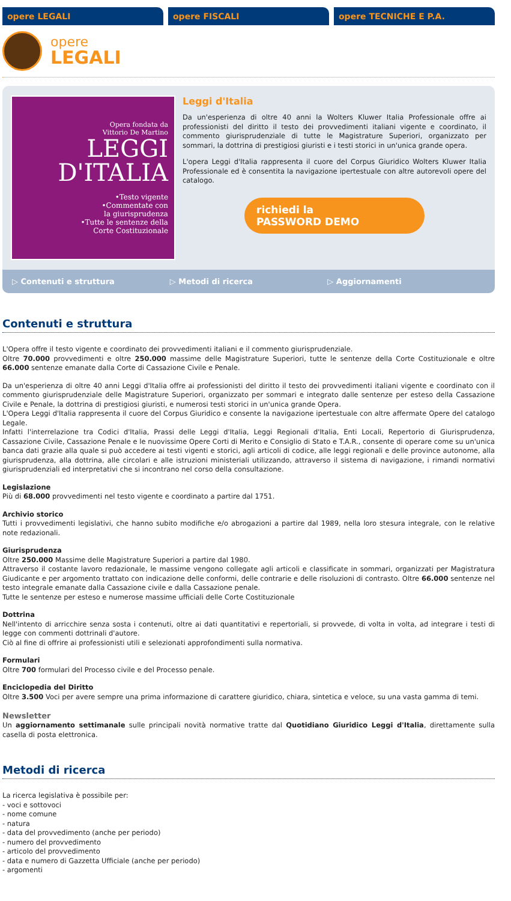opere LEGALI opere FISCALI opere TECNICHE E P.A.
opere
LEGALI
Opera fondata da
Vittorio De Martino
LEGGI
D'ITALIA
•Testo vigente
•Commentate con
la giurisprudenza
•Tutte le sentenze della
Corte Costituzionale
Leggi d'Italia
Da un'esperienza di oltre 40 anni la Wolters Kluwer Italia Professionale offre ai professionisti del diritto il testo dei provvedimenti italiani vigente e coordinato, il commento giurisprudenziale di tutte le Magistrature Superiori, organizzato per sommari, la dottrina di prestigiosi giuristi e i testi storici in un'unica grande opera.
L'opera Leggi d'Italia rappresenta il cuore del Corpus Giuridico Wolters Kluwer Italia Professionale ed è consentita la navigazione ipertestuale con altre autorevoli opere del catalogo.
richiedi la
PASSWORD DEMO
▷ Contenuti e struttura ▷ Metodi di ricerca ▷ Aggiornamenti
Contenuti e struttura
L'Opera offre il testo vigente e coordinato dei provvedimenti italiani e il commento giurisprudenziale.
Oltre 70.000 provvedimenti e oltre 250.000 massime delle Magistrature Superiori, tutte le sentenze della Corte Costituzionale e oltre 66.000 sentenze emanate dalla Corte di Cassazione Civile e Penale.
Da un'esperienza di oltre 40 anni Leggi d'Italia offre ai professionisti del diritto il testo dei provvedimenti italiani vigente e coordinato con il commento giurisprudenziale delle Magistrature Superiori, organizzato per sommari e integrato dalle sentenze per esteso della Cassazione Civile e Penale, la dottrina di prestigiosi giuristi, e numerosi testi storici in un'unica grande Opera.
L'Opera Leggi d'Italia rappresenta il cuore del Corpus Giuridico e consente la navigazione ipertestuale con altre affermate Opere del catalogo Legale.
Infatti l'interrelazione tra Codici d'Italia, Prassi delle Leggi d'Italia, Leggi Regionali d'Italia, Enti Locali, Repertorio di Giurisprudenza, Cassazione Civile, Cassazione Penale e le nuovissime Opere Corti di Merito e Consiglio di Stato e T.A.R., consente di operare come su un'unica banca dati grazie alla quale si può accedere ai testi vigenti e storici, agli articoli di codice, alle leggi regionali e delle province autonome, alla giurisprudenza, alla dottrina, alle circolari e alle istruzioni ministeriali utilizzando, attraverso il sistema di navigazione, i rimandi normativi giurisprudenziali ed interpretativi che si incontrano nel corso della consultazione.
Legislazione
Più di 68.000 provvedimenti nel testo vigente e coordinato a partire dal 1751.
Archivio storico
Tutti i provvedimenti legislativi, che hanno subito modifiche e/o abrogazioni a partire dal 1989, nella loro stesura integrale, con le relative note redazionali.
Giurisprudenza
Oltre 250.000 Massime delle Magistrature Superiori a partire dal 1980.
Attraverso il costante lavoro redazionale, le massime vengono collegate agli articoli e classificate in sommari, organizzati per Magistratura Giudicante e per argomento trattato con indicazione delle conformi, delle contrarie e delle risoluzioni di contrasto. Oltre 66.000 sentenze nel testo integrale emanate dalla Cassazione civile e dalla Cassazione penale.
Tutte le sentenze per esteso e numerose massime ufficiali delle Corte Costituzionale
Dottrina
Nell'intento di arricchire senza sosta i contenuti, oltre ai dati quantitativi e repertoriali, si provvede, di volta in volta, ad integrare i testi di legge con commenti dottrinali d'autore.
Ciò al fine di offrire ai professionisti utili e selezionati approfondimenti sulla normativa.
Formulari
Oltre 700 formulari del Processo civile e del Processo penale.
Enciclopedia del Diritto
Oltre 3.500 Voci per avere sempre una prima informazione di carattere giuridico, chiara, sintetica e veloce, su una vasta gamma di temi.
Newsletter
Un aggiornamento settimanale sulle principali novità normative tratte dal Quotidiano Giuridico Leggi d'Italia, direttamente sulla casella di posta elettronica.
Metodi di ricerca
La ricerca legislativa è possibile per:
- voci e sottovoci
- nome comune
- natura
- data del provvedimento (anche per periodo)
- numero del provvedimento
- articolo del provvedimento
- data e numero di Gazzetta Ufficiale (anche per periodo)
- argomenti